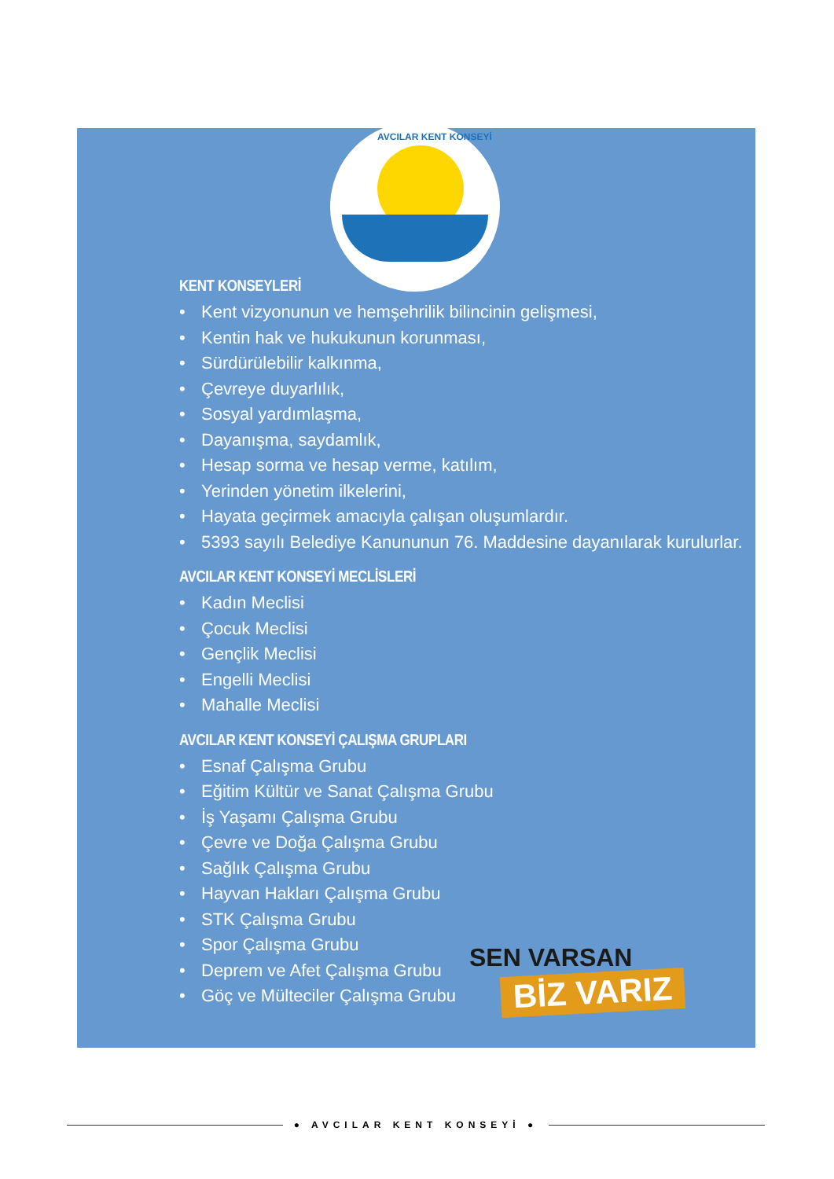AVCILAR KENT KONSEYİ
KENT KONSEYLERİ
• Kent vizyonunun ve hemşehrilik bilincinin gelişmesi,
• Kentin hak ve hukukunun korunması,
• Sürdürülebilir kalkınma,
• Çevreye duyarlılık,
• Sosyal yardımlaşma,
• Dayanışma, saydamlık,
• Hesap sorma ve hesap verme, katılım,
• Yerinden yönetim ilkelerini,
• Hayata geçirmek amacıyla çalışan oluşumlardır.
• 5393 sayılı Belediye Kanununun 76. Maddesine dayanılarak kurulurlar.
AVCILAR KENT KONSEYİ MECLİSLERİ
• Kadın Meclisi
• Çocuk Meclisi
• Gençlik Meclisi
• Engelli Meclisi
• Mahalle Meclisi
AVCILAR KENT KONSEYİ ÇALIŞMA GRUPLARI
• Esnaf Çalışma Grubu
• Eğitim Kültür ve Sanat Çalışma Grubu
• İş Yaşamı Çalışma Grubu
• Çevre ve Doğa Çalışma Grubu
• Sağlık Çalışma Grubu
• Hayvan Hakları Çalışma Grubu
• STK Çalışma Grubu
• Spor Çalışma Grubu
• Deprem ve Afet Çalışma Grubu
• Göç ve Mülteciler Çalışma Grubu
SEN VARSAN
BİZ VARIZ
● AVCILAR KENT KONSEYİ ●